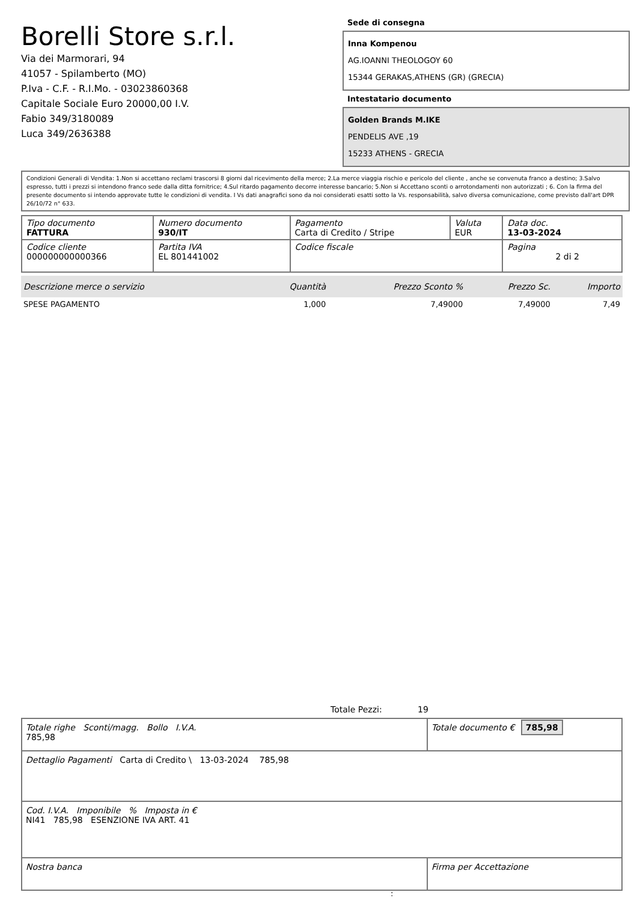Borelli Store s.r.l.
Via dei Marmorari, 94
41057 - Spilamberto (MO)
P.Iva - C.F. - R.I.Mo. - 03023860368
Capitale Sociale Euro 20000,00 I.V.
Fabio 349/3180089
Luca 349/2636388
Sede di consegna
Inna Kompenou
AG.IOANNI THEOLOGOY 60
15344 GERAKAS,ATHENS (GR) (GRECIA)
Intestatario documento
Golden Brands M.IKE
PENDELIS AVE ,19
15233 ATHENS - GRECIA
Condizioni Generali di Vendita: 1.Non si accettano reclami trascorsi 8 giorni dal ricevimento della merce; 2.La merce viaggia rischio e pericolo del cliente , anche se convenuta franco a destino; 3.Salvo espresso, tutti i prezzi si intendono franco sede dalla ditta fornitrice; 4.Sul ritardo pagamento decorre interesse bancario; 5.Non si Accettano sconti o arrotondamenti non autorizzati ; 6. Con la firma del presente documento si intendo approvate tutte le condizioni di vendita. I Vs dati anagrafici sono da noi considerati esatti sotto la Vs. responsabilità, salvo diversa comunicazione, come previsto dall'art DPR 26/10/72 n° 633.
| Tipo documento FATTURA | Numero documento 930/IT | Pagamento Carta di Credito / Stripe | Valuta EUR | Data doc. 13-03-2024 |
| Codice cliente 000000000000366 | Partita IVA EL 801441002 | Codice fiscale | | Pagina 2 di 2 |
| Descrizione merce o servizio | Quantità | Prezzo Sconto % | Prezzo Sc. | Importo |
| --- | --- | --- | --- | --- |
| SPESE PAGAMENTO | 1,000 | 7,49000 | 7,49000 | 7,49 |
Totale Pezzi: 19
| Totale righe Sconti/magg. Bollo I.V.A. 785,98 | Totale documento € 785,98 |
| Dettaglio Pagamenti Carta di Credito \ 13-03-2024 785,98 | |
| Cod. I.V.A. Imponibile % Imposta in € NI41 785,98 ESENZIONE IVA ART. 41 | |
| Nostra banca | Firma per Accettazione |
: